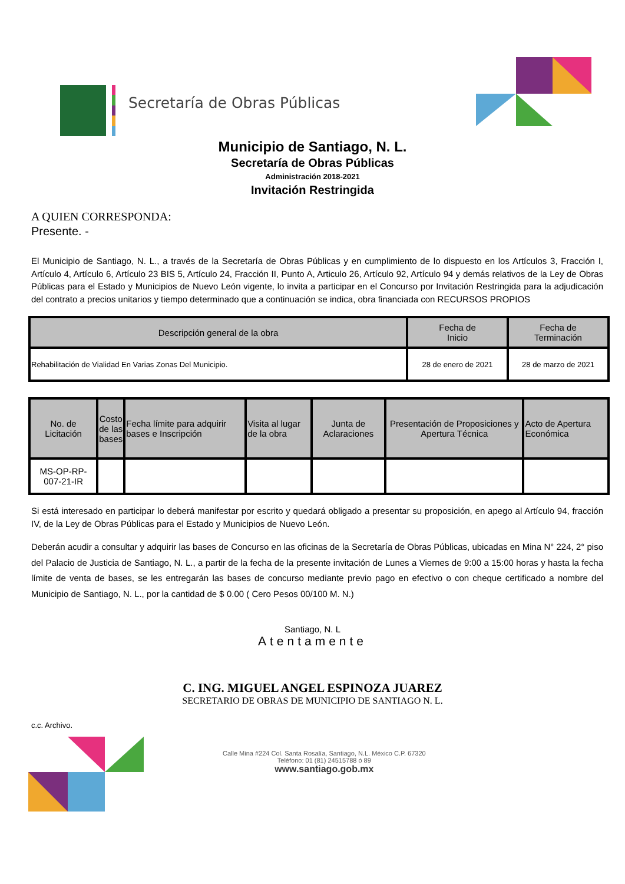Secretaría de Obras Públicas
Municipio de Santiago, N. L.
Secretaría de Obras Públicas
Administración 2018-2021
Invitación Restringida
A QUIEN CORRESPONDA:
Presente. -
El Municipio de Santiago, N. L., a través de la Secretaría de Obras Públicas y en cumplimiento de lo dispuesto en los Artículos 3, Fracción I, Artículo 4, Artículo 6, Artículo 23 BIS 5, Artículo 24, Fracción II, Punto A, Articulo 26, Artículo 92, Artículo 94 y demás relativos de la Ley de Obras Públicas para el Estado y Municipios de Nuevo León vigente, lo invita a participar en el Concurso por Invitación Restringida para la adjudicación del contrato a precios unitarios y tiempo determinado que a continuación se indica, obra financiada con RECURSOS PROPIOS
| Descripción general de la obra | Fecha de Inicio | Fecha de Terminación |
| --- | --- | --- |
| Rehabilitación de Vialidad En Varias Zonas Del Municipio. | 28 de enero de 2021 | 28 de marzo de 2021 |
| No. de Licitación | Costo de las bases | Fecha límite para adquirir bases e Inscripción | Visita al lugar de la obra | Junta de Aclaraciones | Presentación de Proposiciones y Apertura Técnica | Acto de Apertura Económica |
| --- | --- | --- | --- | --- | --- | --- |
| MS-OP-RP-007-21-IR | | | | | | |
Si está interesado en participar lo deberá manifestar por escrito y quedará obligado a presentar su proposición, en apego al Artículo 94, fracción IV, de la Ley de Obras Públicas para el Estado y Municipios de Nuevo León.
Deberán acudir a consultar y adquirir las bases de Concurso en las oficinas de la Secretaría de Obras Públicas, ubicadas en Mina N° 224, 2° piso del Palacio de Justicia de Santiago, N. L., a partir de la fecha de la presente invitación de Lunes a Viernes de 9:00 a 15:00 horas y hasta la fecha límite de venta de bases, se les entregarán las bases de concurso mediante previo pago en efectivo o con cheque certificado a nombre del Municipio de Santiago, N. L., por la cantidad de $ 0.00 ( Cero Pesos 00/100 M. N.)
Santiago, N. L
Atentamente
C. ING. MIGUEL ANGEL ESPINOZA JUAREZ
SECRETARIO DE OBRAS DE MUNICIPIO DE SANTIAGO N. L.
c.c. Archivo.
Calle Mina #224 Col. Santa Rosalía, Santiago, N.L. México C.P. 67320
Teléfono: 01 (81) 24515788 ó 89
www.santiago.gob.mx